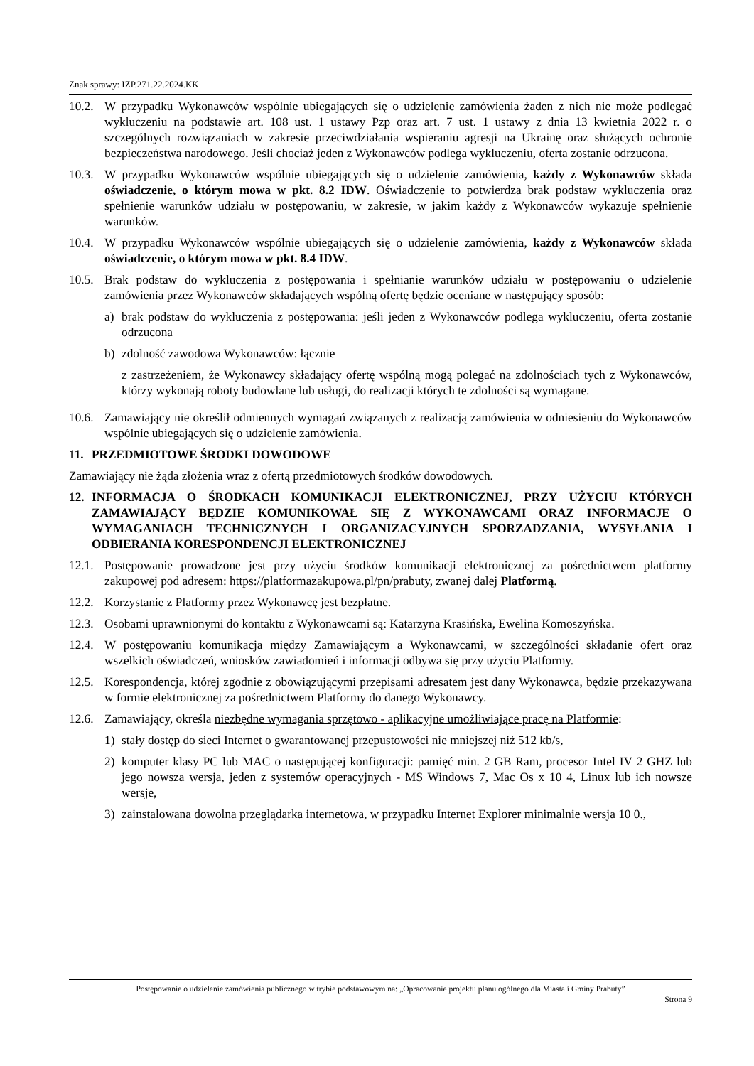Znak sprawy: IZP.271.22.2024.KK
10.2.
W przypadku Wykonawców wspólnie ubiegających się o udzielenie zamówienia żaden z nich nie może podlegać wykluczeniu na podstawie art. 108 ust. 1 ustawy Pzp oraz art. 7 ust. 1 ustawy z dnia 13 kwietnia 2022 r. o szczególnych rozwiązaniach w zakresie przeciwdziałania wspieraniu agresji na Ukrainę oraz służących ochronie bezpieczeństwa narodowego. Jeśli chociaż jeden z Wykonawców podlega wykluczeniu, oferta zostanie odrzucona.
10.3.
W przypadku Wykonawców wspólnie ubiegających się o udzielenie zamówienia, każdy z Wykonawców składa oświadczenie, o którym mowa w pkt. 8.2 IDW. Oświadczenie to potwierdza brak podstaw wykluczenia oraz spełnienie warunków udziału w postępowaniu, w zakresie, w jakim każdy z Wykonawców wykazuje spełnienie warunków.
10.4.
W przypadku Wykonawców wspólnie ubiegających się o udzielenie zamówienia, każdy z Wykonawców składa oświadczenie, o którym mowa w pkt. 8.4 IDW.
10.5.
Brak podstaw do wykluczenia z postępowania i spełnianie warunków udziału w postępowaniu o udzielenie zamówienia przez Wykonawców składających wspólną ofertę będzie oceniane w następujący sposób:
a) brak podstaw do wykluczenia z postępowania: jeśli jeden z Wykonawców podlega wykluczeniu, oferta zostanie odrzucona
b) zdolność zawodowa Wykonawców: łącznie
z zastrzeżeniem, że Wykonawcy składający ofertę wspólną mogą polegać na zdolnościach tych z Wykonawców, którzy wykonają roboty budowlane lub usługi, do realizacji których te zdolności są wymagane.
10.6.
Zamawiający nie określił odmiennych wymagań związanych z realizacją zamówienia w odniesieniu do Wykonawców wspólnie ubiegających się o udzielenie zamówienia.
11. PRZEDMIOTOWE ŚRODKI DOWODOWE
Zamawiający nie żąda złożenia wraz z ofertą przedmiotowych środków dowodowych.
12. INFORMACJA O ŚRODKACH KOMUNIKACJI ELEKTRONICZNEJ, PRZY UŻYCIU KTÓRYCH ZAMAWIAJĄCY BĘDZIE KOMUNIKOWAŁ SIĘ Z WYKONAWCAMI ORAZ INFORMACJE O WYMAGANIACH TECHNICZNYCH I ORGANIZACYJNYCH SPORZADZANIA, WYSYŁANIA I ODBIERANIA KORESPONDENCJI ELEKTRONICZNEJ
12.1.
Postępowanie prowadzone jest przy użyciu środków komunikacji elektronicznej za pośrednictwem platformy zakupowej pod adresem: https://platformazakupowa.pl/pn/prabuty, zwanej dalej Platformą.
12.2.
Korzystanie z Platformy przez Wykonawcę jest bezpłatne.
12.3.
Osobami uprawnionymi do kontaktu z Wykonawcami są: Katarzyna Krasińska, Ewelina Komoszyńska.
12.4.
W postępowaniu komunikacja między Zamawiającym a Wykonawcami, w szczególności składanie ofert oraz wszelkich oświadczeń, wniosków zawiadomień i informacji odbywa się przy użyciu Platformy.
12.5.
Korespondencja, której zgodnie z obowiązującymi przepisami adresatem jest dany Wykonawca, będzie przekazywana w formie elektronicznej za pośrednictwem Platformy do danego Wykonawcy.
12.6.
Zamawiający, określa niezbędne wymagania sprzętowo - aplikacyjne umożliwiające pracę na Platformie:
1) stały dostęp do sieci Internet o gwarantowanej przepustowości nie mniejszej niż 512 kb/s,
2) komputer klasy PC lub MAC o następującej konfiguracji: pamięć min. 2 GB Ram, procesor Intel IV 2 GHZ lub jego nowsza wersja, jeden z systemów operacyjnych - MS Windows 7, Mac Os x 10 4, Linux lub ich nowsze wersje,
3) zainstalowana dowolna przeglądarka internetowa, w przypadku Internet Explorer minimalnie wersja 10 0.,
Postępowanie o udzielenie zamówienia publicznego w trybie podstawowym na: „Opracowanie projektu planu ogólnego dla Miasta i Gminy Prabuty”
Strona 9